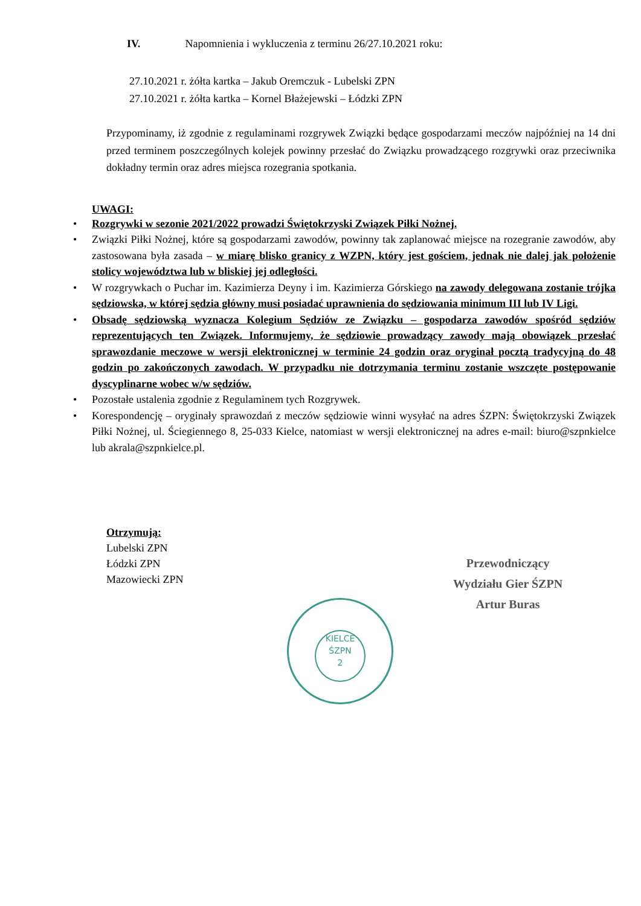IV. Napomnienia i wykluczenia z terminu 26/27.10.2021 roku:
27.10.2021 r. żółta kartka – Jakub Oremczuk - Lubelski ZPN
27.10.2021 r. żółta kartka – Kornel Błażejewski – Łódzki ZPN
Przypominamy, iż zgodnie z regulaminami rozgrywek Związki będące gospodarzami meczów najpóźniej na 14 dni przed terminem poszczególnych kolejek powinny przesłać do Związku prowadzącego rozgrywki oraz przeciwnika dokładny termin oraz adres miejsca rozegrania spotkania.
UWAGI:
• Rozgrywki w sezonie 2021/2022 prowadzi Świętokrzyski Związek Piłki Nożnej.
• Związki Piłki Nożnej, które są gospodarzami zawodów, powinny tak zaplanować miejsce na rozegranie zawodów, aby zastosowana była zasada – w miarę blisko granicy z WZPN, który jest gościem, jednak nie dalej jak położenie stolicy województwa lub w bliskiej jej odległości.
• W rozgrywkach o Puchar im. Kazimierza Deyny i im. Kazimierza Górskiego na zawody delegowana zostanie trójka sędziowska, w której sędzia główny musi posiadać uprawnienia do sędziowania minimum III lub IV Ligi.
• Obsadę sędziowską wyznacza Kolegium Sędziów ze Związku – gospodarza zawodów spośród sędziów reprezentujących ten Związek. Informujemy, że sędziowie prowadzący zawody mają obowiązek przesłać sprawozdanie meczowe w wersji elektronicznej w terminie 24 godzin oraz oryginał pocztą tradycyjną do 48 godzin po zakończonych zawodach. W przypadku nie dotrzymania terminu zostanie wszczęte postępowanie dyscyplinarne wobec w/w sędziów.
• Pozostałe ustalenia zgodnie z Regulaminem tych Rozgrywek.
• Korespondencję – oryginały sprawozdań z meczów sędziowie winni wysyłać na adres ŚZPN: Świętokrzyski Związek Piłki Nożnej, ul. Ściegiennego 8, 25-033 Kielce, natomiast w wersji elektronicznej na adres e-mail: biuro@szpnkielce lub akrala@szpnkielce.pl.
Otrzymują:
Lubelski ZPN
Łódzki ZPN
Mazowiecki ZPN
Przewodniczący
Wydziału Gier ŚZPN
Artur Buras
KIELCE
ŚZPN
2